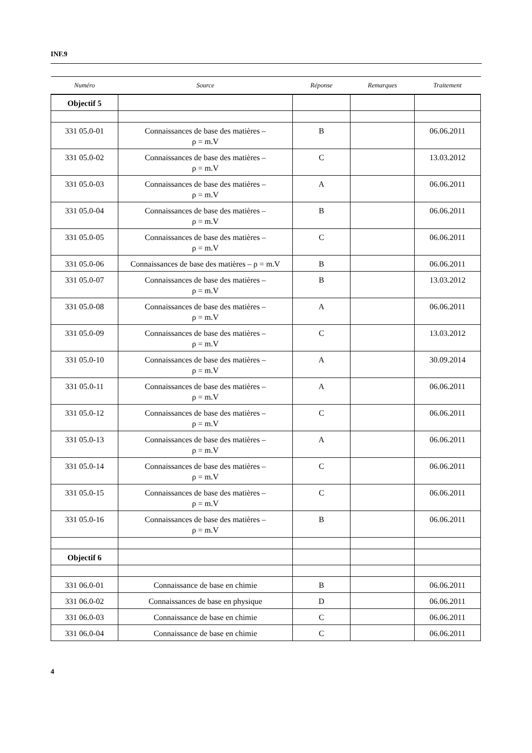INF.9
| Numéro | Source | Réponse | Remarques | Traitement |
| --- | --- | --- | --- | --- |
| Objectif 5 | | | | |
| 331 05.0-01 | Connaissances de base des matières – ρ = m.V | B | | 06.06.2011 |
| 331 05.0-02 | Connaissances de base des matières – ρ = m.V | C | | 13.03.2012 |
| 331 05.0-03 | Connaissances de base des matières – ρ = m.V | A | | 06.06.2011 |
| 331 05.0-04 | Connaissances de base des matières – ρ = m.V | B | | 06.06.2011 |
| 331 05.0-05 | Connaissances de base des matières – ρ = m.V | C | | 06.06.2011 |
| 331 05.0-06 | Connaissances de base des matières – ρ = m.V | B | | 06.06.2011 |
| 331 05.0-07 | Connaissances de base des matières – ρ = m.V | B | | 13.03.2012 |
| 331 05.0-08 | Connaissances de base des matières – ρ = m.V | A | | 06.06.2011 |
| 331 05.0-09 | Connaissances de base des matières – ρ = m.V | C | | 13.03.2012 |
| 331 05.0-10 | Connaissances de base des matières – ρ = m.V | A | | 30.09.2014 |
| 331 05.0-11 | Connaissances de base des matières – ρ = m.V | A | | 06.06.2011 |
| 331 05.0-12 | Connaissances de base des matières – ρ = m.V | C | | 06.06.2011 |
| 331 05.0-13 | Connaissances de base des matières – ρ = m.V | A | | 06.06.2011 |
| 331 05.0-14 | Connaissances de base des matières – ρ = m.V | C | | 06.06.2011 |
| 331 05.0-15 | Connaissances de base des matières – ρ = m.V | C | | 06.06.2011 |
| 331 05.0-16 | Connaissances de base des matières – ρ = m.V | B | | 06.06.2011 |
| Objectif 6 | | | | |
| 331 06.0-01 | Connaissance de base en chimie | B | | 06.06.2011 |
| 331 06.0-02 | Connaissances de base en physique | D | | 06.06.2011 |
| 331 06.0-03 | Connaissance de base en chimie | C | | 06.06.2011 |
| 331 06.0-04 | Connaissance de base en chimie | C | | 06.06.2011 |
4